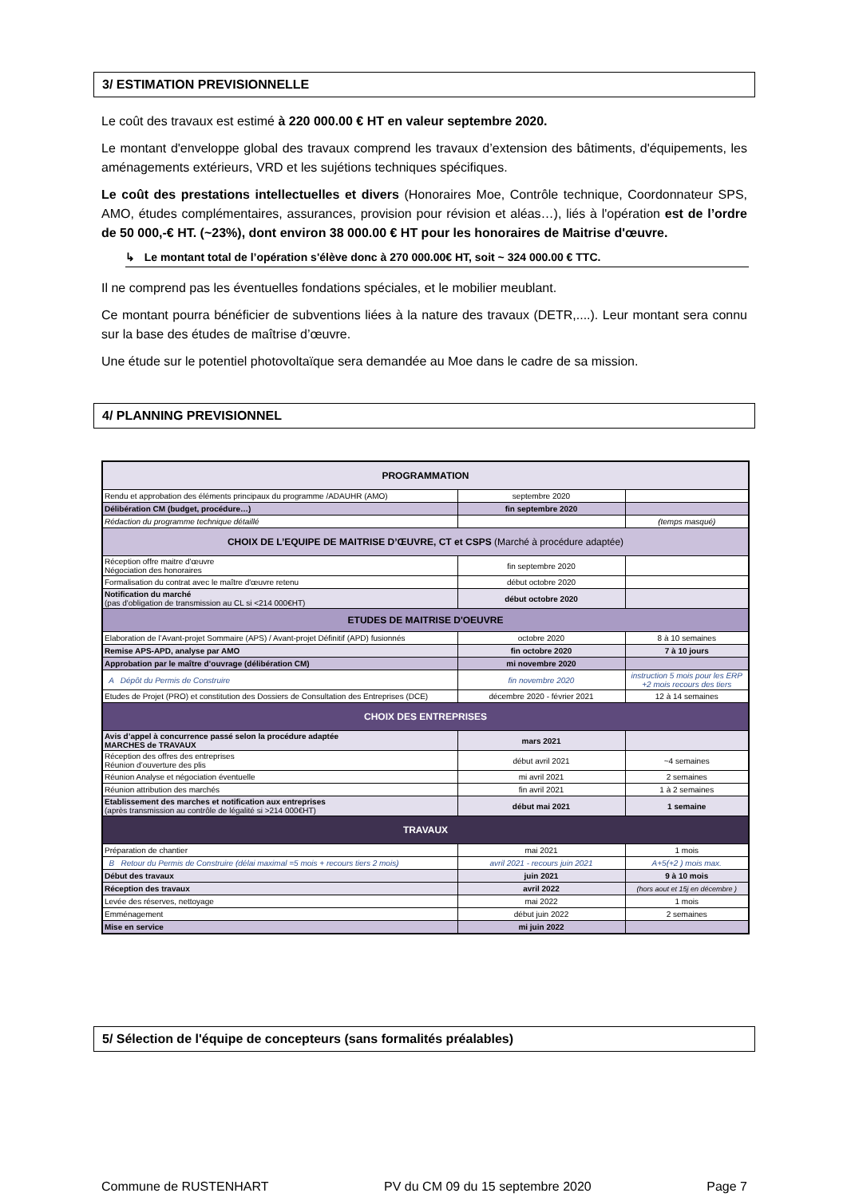3/ ESTIMATION PREVISIONNELLE
Le coût des travaux est estimé à 220 000.00 € HT en valeur septembre 2020.
Le montant d'enveloppe global des travaux comprend les travaux d’extension des bâtiments, d'équipements, les aménagements extérieurs, VRD et les sujétions techniques spécifiques.
Le coût des prestations intellectuelles et divers (Honoraires Moe, Contrôle technique, Coordonnateur SPS, AMO, études complémentaires, assurances, provision pour révision et aléas…), liés à l'opération est de l’ordre de 50 000,-€ HT. (~23%), dont environ 38 000.00 € HT pour les honoraires de Maitrise d'œuvre.
↳ Le montant total de l’opération s'élève donc à 270 000.00€ HT, soit ~ 324 000.00 € TTC.
Il ne comprend pas les éventuelles fondations spéciales, et le mobilier meublant.
Ce montant pourra bénéficier de subventions liées à la nature des travaux (DETR,....). Leur montant sera connu sur la base des études de maîtrise d’œuvre.
Une étude sur le potentiel photovoltaïque sera demandée au Moe dans le cadre de sa mission.
4/ PLANNING PREVISIONNEL
| PROGRAMMATION | | |
| Rendu et approbation des éléments principaux du programme /ADAUHR (AMO) | septembre 2020 | |
| Délibération CM (budget, procédure…) | fin septembre 2020 | |
| Rédaction du programme technique détaillé | | (temps masqué) |
| CHOIX DE L’EQUIPE DE MAITRISE D’ŒUVRE, CT et CSPS (Marché à procédure adaptée) | | |
| Réception offre maitre d'œuvre Négociation des honoraires | fin septembre 2020 | |
| Formalisation du contrat avec le maître d'œuvre retenu | début octobre 2020 | |
| Notification du marché (pas d'obligation de transmission au CL si <214 000€HT) | début octobre 2020 | |
| ETUDES DE MAITRISE D'OEUVRE | | |
| Elaboration de l’Avant-projet Sommaire (APS) / Avant-projet Définitif (APD) fusionnés | octobre 2020 | 8 à 10 semaines |
| Remise APS-APD, analyse par AMO | fin octobre 2020 | 7 à 10 jours |
| Approbation par le maître d’ouvrage (délibération CM) | mi novembre 2020 | |
| A Dépôt du Permis de Construire | fin novembre 2020 | instruction 5 mois pour les ERP +2 mois recours des tiers |
| Etudes de Projet (PRO) et constitution des Dossiers de Consultation des Entreprises (DCE) | décembre 2020 - février 2021 | 12 à 14 semaines |
| CHOIX DES ENTREPRISES | | |
| Avis d’appel à concurrence passé selon la procédure adaptée MARCHES de TRAVAUX | mars 2021 | |
| Réception des offres des entreprises Réunion d’ouverture des plis | début avril 2021 | ~4 semaines |
| Réunion Analyse et négociation éventuelle | mi avril 2021 | 2 semaines |
| Réunion attribution des marchés | fin avril 2021 | 1 à 2 semaines |
| Etablissement des marches et notification aux entreprises (après transmission au contrôle de légalité si >214 000€HT) | début mai 2021 | 1 semaine |
| TRAVAUX | | |
| Préparation de chantier | mai 2021 | 1 mois |
| B Retour du Permis de Construire (délai maximal =5 mois + recours tiers 2 mois) | avril 2021 - recours juin 2021 | A+5(+2 ) mois max. |
| Début des travaux | juin 2021 | 9 à 10 mois |
| Réception des travaux | avril 2022 | (hors aout et 15j en décembre ) |
| Levée des réserves, nettoyage | mai 2022 | 1 mois |
| Emménagement | début juin 2022 | 2 semaines |
| Mise en service | mi juin 2022 | |
5/ Sélection de l'équipe de concepteurs (sans formalités préalables)
Commune de RUSTENHART PV du CM 09 du 15 septembre 2020 Page 7